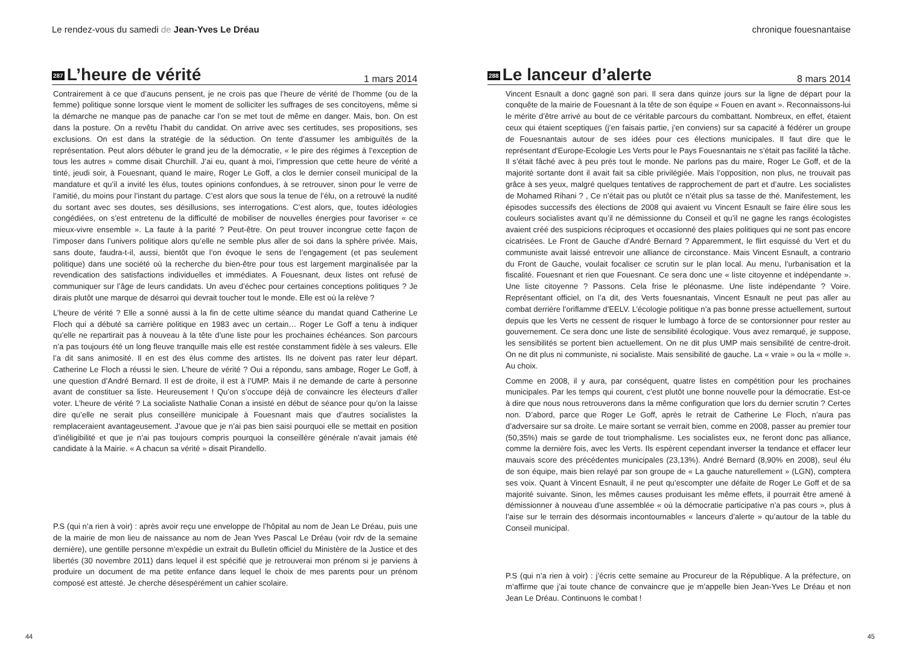Le rendez-vous du samedi de Jean-Yves Le Dréau
287 L’heure de vérité
1 mars 2014
Contrairement à ce que d’aucuns pensent, je ne crois pas que l’heure de vérité de l’homme (ou de la femme) politique sonne lorsque vient le moment de solliciter les suffrages de ses concitoyens, même si la démarche ne manque pas de panache car l’on se met tout de même en danger. Mais, bon. On est dans la posture. On a revêtu l’habit du candidat. On arrive avec ses certitudes, ses propositions, ses exclusions. On est dans la stratégie de la séduction. On tente d’assumer les ambiguïtés de la représentation. Peut alors débuter le grand jeu de la démocratie, « le pire des régimes à l’exception de tous les autres » comme disait Churchill. J’ai eu, quant à moi, l’impression que cette heure de vérité a tinté, jeudi soir, à Fouesnant, quand le maire, Roger Le Goff, a clos le dernier conseil municipal de la mandature et qu’il a invité les élus, toutes opinions confondues, à se retrouver, sinon pour le verre de l’amitié, du moins pour l’instant du partage. C’est alors que sous la tenue de l’élu, on a retrouvé la nudité du sortant avec ses doutes, ses désillusions, ses interrogations. C’est alors, que, toutes idéologies congédiées, on s’est entretenu de la difficulté de mobiliser de nouvelles énergies pour favoriser « ce mieux-vivre ensemble ». La faute à la parité ? Peut-être. On peut trouver incongrue cette façon de l’imposer dans l’univers politique alors qu’elle ne semble plus aller de soi dans la sphère privée. Mais, sans doute, faudra-t-il, aussi, bientôt que l’on évoque le sens de l’engagement (et pas seulement politique) dans une société où la recherche du bien-être pour tous est largement marginalisée par la revendication des satisfactions individuelles et immédiates. A Fouesnant, deux listes ont refusé de communiquer sur l’âge de leurs candidats. Un aveu d’échec pour certaines conceptions politiques ? Je dirais plutôt une marque de désarroi qui devrait toucher tout le monde. Elle est où la relève ?
L’heure de vérité ? Elle a sonné aussi à la fin de cette ultime séance du mandat quand Catherine Le Floch qui a débuté sa carrière politique en 1983 avec un certain… Roger Le Goff a tenu à indiquer qu’elle ne repartirait pas à nouveau à la tête d’une liste pour les prochaines échéances. Son parcours n’a pas toujours été un long fleuve tranquille mais elle est restée constamment fidèle à ses valeurs. Elle l’a dit sans animosité. Il en est des élus comme des artistes. Ils ne doivent pas rater leur départ. Catherine Le Floch a réussi le sien. L’heure de vérité ? Oui a répondu, sans ambage, Roger Le Goff, à une question d’André Bernard. Il est de droite, il est à l’UMP. Mais il ne demande de carte à personne avant de constituer sa liste. Heureusement ! Qu’on s’occupe déjà de convaincre les électeurs d’aller voter. L’heure de vérité ? La socialiste Nathalie Conan a insisté en début de séance pour qu’on la laisse dire qu’elle ne serait plus conseillère municipale à Fouesnant mais que d’autres socialistes la remplaceraient avantageusement. J’avoue que je n’ai pas bien saisi pourquoi elle se mettait en position d’inéligibilité et que je n’ai pas toujours compris pourquoi la conseillère générale n’avait jamais été candidate à la Mairie. « A chacun sa vérité » disait Pirandello.
P.S (qui n’a rien à voir) : après avoir reçu une enveloppe de l’hôpital au nom de Jean Le Dréau, puis une de la mairie de mon lieu de naissance au nom de Jean Yves Pascal Le Dréau (voir rdv de la semaine dernière), une gentille personne m’expédie un extrait du Bulletin officiel du Ministère de la Justice et des libertés (30 novembre 2011) dans lequel il est spécifié que je retrouverai mon prénom si je parviens à produire un document de ma petite enfance dans lequel le choix de mes parents pour un prénom composé est attesté. Je cherche désespérément un cahier scolaire.
44
chronique fouesnantaise
288 Le lanceur d’alerte
8 mars 2014
Vincent Esnault a donc gagné son pari. Il sera dans quinze jours sur la ligne de départ pour la conquête de la mairie de Fouesnant à la tête de son équipe « Fouen en avant ». Reconnaissons-lui le mérite d’être arrivé au bout de ce véritable parcours du combattant. Nombreux, en effet, étaient ceux qui étaient sceptiques (j’en faisais partie, j’en conviens) sur sa capacité à fédérer un groupe de Fouesnantais autour de ses idées pour ces élections municipales. Il faut dire que le représentant d’Europe-Ecologie Les Verts pour le Pays Fouesnantais ne s’était pas facilité la tâche. Il s’était fâché avec à peu près tout le monde. Ne parlons pas du maire, Roger Le Goff, et de la majorité sortante dont il avait fait sa cible privilégiée. Mais l’opposition, non plus, ne trouvait pas grâce à ses yeux, malgré quelques tentatives de rapprochement de part et d’autre. Les socialistes de Mohamed Rihani ? , Ce n’était pas ou plutôt ce n’était plus sa tasse de thé. Manifestement, les épisodes successifs des élections de 2008 qui avaient vu Vincent Esnault se faire élire sous les couleurs socialistes avant qu’il ne démissionne du Conseil et qu’il ne gagne les rangs écologistes avaient créé des suspicions réciproques et occasionné des plaies politiques qui ne sont pas encore cicatrisées. Le Front de Gauche d’André Bernard ? Apparemment, le flirt esquissé du Vert et du communiste avait laissé entrevoir une alliance de circonstance. Mais Vincent Esnault, a contrario du Front de Gauche, voulait focaliser ce scrutin sur le plan local. Au menu, l’urbanisation et la fiscalité. Fouesnant et rien que Fouesnant. Ce sera donc une « liste citoyenne et indépendante ». Une liste citoyenne ? Passons. Cela frise le pléonasme. Une liste indépendante ? Voire. Représentant officiel, on l’a dit, des Verts fouesnantais, Vincent Esnault ne peut pas aller au combat derrière l’oriflamme d’EELV. L’écologie politique n’a pas bonne presse actuellement, surtout depuis que les Verts ne cessent de risquer le lumbago à force de se contorsionner pour rester au gouvernement. Ce sera donc une liste de sensibilité écologique. Vous avez remarqué, je suppose, les sensibilités se portent bien actuellement. On ne dit plus UMP mais sensibilité de centre-droit. On ne dit plus ni communiste, ni socialiste. Mais sensibilité de gauche. La « vraie » ou la « molle ». Au choix.
Comme en 2008, il y aura, par conséquent, quatre listes en compétition pour les prochaines municipales. Par les temps qui courent, c’est plutôt une bonne nouvelle pour la démocratie. Est-ce à dire que nous nous retrouverons dans la même configuration que lors du dernier scrutin ? Certes non. D’abord, parce que Roger Le Goff, après le retrait de Catherine Le Floch, n’aura pas d’adversaire sur sa droite. Le maire sortant se verrait bien, comme en 2008, passer au premier tour (50,35%) mais se garde de tout triomphalisme. Les socialistes eux, ne feront donc pas alliance, comme la dernière fois, avec les Verts. Ils espèrent cependant inverser la tendance et effacer leur mauvais score des précédentes municipales (23,13%). André Bernard (8,90% en 2008), seul élu de son équipe, mais bien relayé par son groupe de « La gauche naturellement » (LGN), comptera ses voix. Quant à Vincent Esnault, il ne peut qu’escompter une défaite de Roger Le Goff et de sa majorité suivante. Sinon, les mêmes causes produisant les même effets, il pourrait être amené à démissionner à nouveau d’une assemblée « où la démocratie participative n’a pas cours », plus à l’aise sur le terrain des désormais incontournables « lanceurs d’alerte » qu’autour de la table du Conseil municipal.
P.S (qui n’a rien à voir) : j’écris cette semaine au Procureur de la République. A la préfecture, on m’affirme que j’ai toute chance de convaincre que je m’appelle bien Jean-Yves Le Dréau et non Jean Le Dréau. Continuons le combat !
45